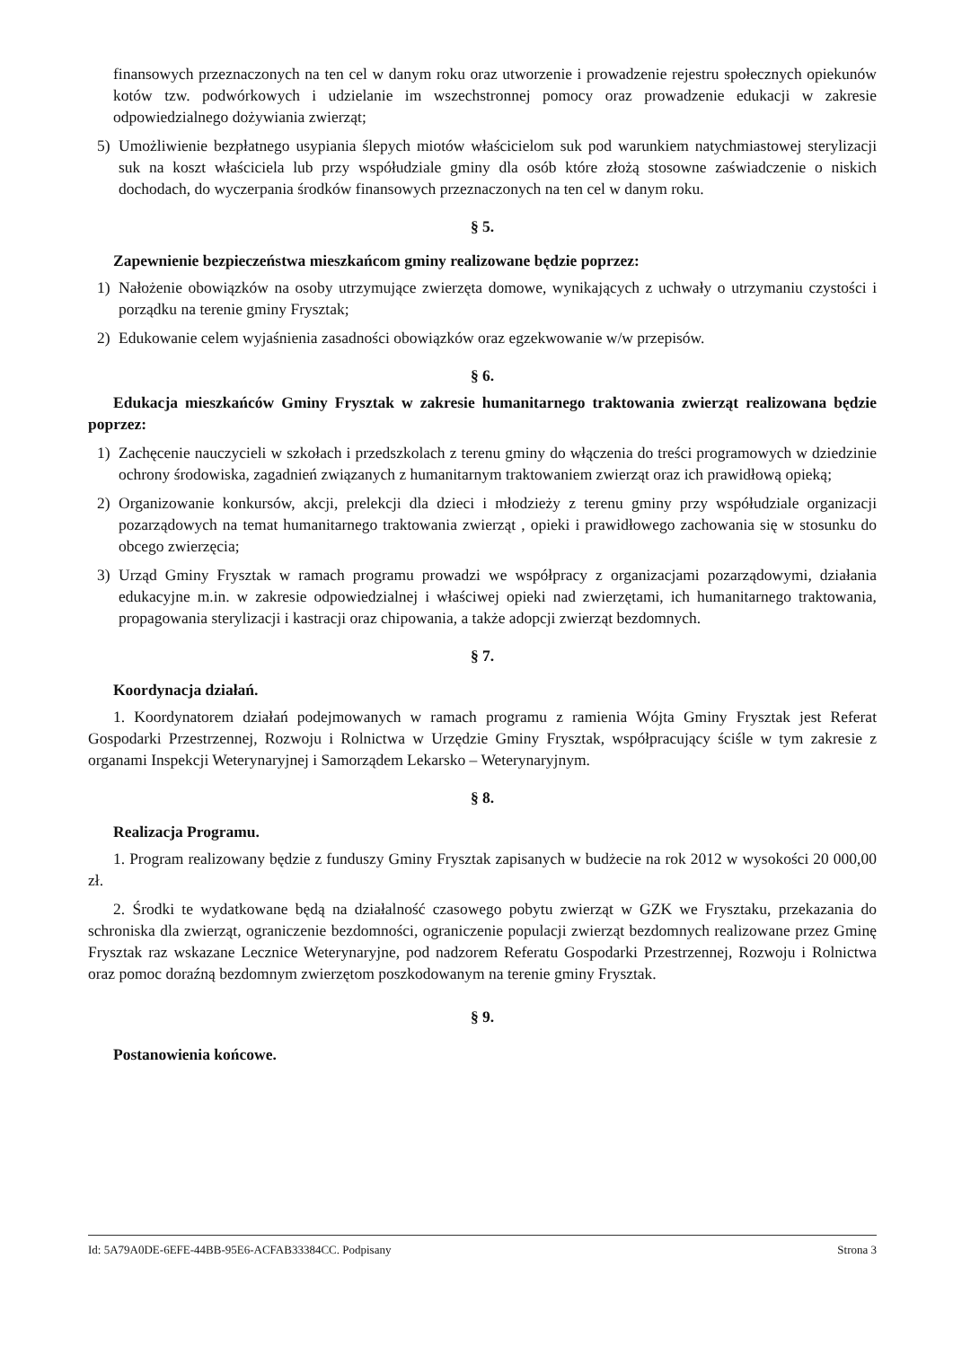finansowych przeznaczonych na ten cel w danym roku oraz utworzenie i prowadzenie rejestru społecznych opiekunów kotów tzw. podwórkowych i udzielanie im wszechstronnej pomocy oraz prowadzenie edukacji w zakresie odpowiedzialnego dożywiania zwierząt;
5) Umożliwienie bezpłatnego usypiania ślepych miotów właścicielom suk pod warunkiem natychmiastowej sterylizacji suk na koszt właściciela lub przy współudziale gminy dla osób które złożą stosowne zaświadczenie o niskich dochodach, do wyczerpania środków finansowych przeznaczonych na ten cel w danym roku.
§ 5.
Zapewnienie bezpieczeństwa mieszkańcom gminy realizowane będzie poprzez:
1) Nałożenie obowiązków na osoby utrzymujące zwierzęta domowe, wynikających z uchwały o utrzymaniu czystości i porządku na terenie gminy Frysztak;
2) Edukowanie celem wyjaśnienia zasadności obowiązków oraz egzekwowanie w/w przepisów.
§ 6.
Edukacja mieszkańców Gminy Frysztak w zakresie humanitarnego traktowania zwierząt realizowana będzie poprzez:
1) Zachęcenie nauczycieli w szkołach i przedszkolach z terenu gminy do włączenia do treści programowych w dziedzinie ochrony środowiska, zagadnień związanych z humanitarnym traktowaniem zwierząt oraz ich prawidłową opieką;
2) Organizowanie konkursów, akcji, prelekcji dla dzieci i młodzieży z terenu gminy przy współudziale organizacji pozarządowych na temat humanitarnego traktowania zwierząt , opieki i prawidłowego zachowania się w stosunku do obcego zwierzęcia;
3) Urząd Gminy Frysztak w ramach programu prowadzi we współpracy z organizacjami pozarządowymi, działania edukacyjne m.in. w zakresie odpowiedzialnej i właściwej opieki nad zwierzętami, ich humanitarnego traktowania, propagowania sterylizacji i kastracji oraz chipowania, a także adopcji zwierząt bezdomnych.
§ 7.
Koordynacja działań.
1. Koordynatorem działań podejmowanych w ramach programu z ramienia Wójta Gminy Frysztak jest Referat Gospodarki Przestrzennej, Rozwoju i Rolnictwa w Urzędzie Gminy Frysztak, współpracujący ściśle w tym zakresie z organami Inspekcji Weterynaryjnej i Samorządem Lekarsko – Weterynaryjnym.
§ 8.
Realizacja Programu.
1. Program realizowany będzie z funduszy Gminy Frysztak zapisanych w budżecie na rok 2012 w wysokości 20 000,00 zł.
2. Środki te wydatkowane będą na działalność czasowego pobytu zwierząt w GZK we Frysztaku, przekazania do schroniska dla zwierząt, ograniczenie bezdomności, ograniczenie populacji zwierząt bezdomnych realizowane przez Gminę Frysztak raz wskazane Lecznice Weterynaryjne, pod nadzorem Referatu Gospodarki Przestrzennej, Rozwoju i Rolnictwa oraz pomoc doraźną bezdomnym zwierzętom poszkodowanym na terenie gminy Frysztak.
§ 9.
Postanowienia końcowe.
Id: 5A79A0DE-6EFE-44BB-95E6-ACFAB33384CC. Podpisany Strona 3